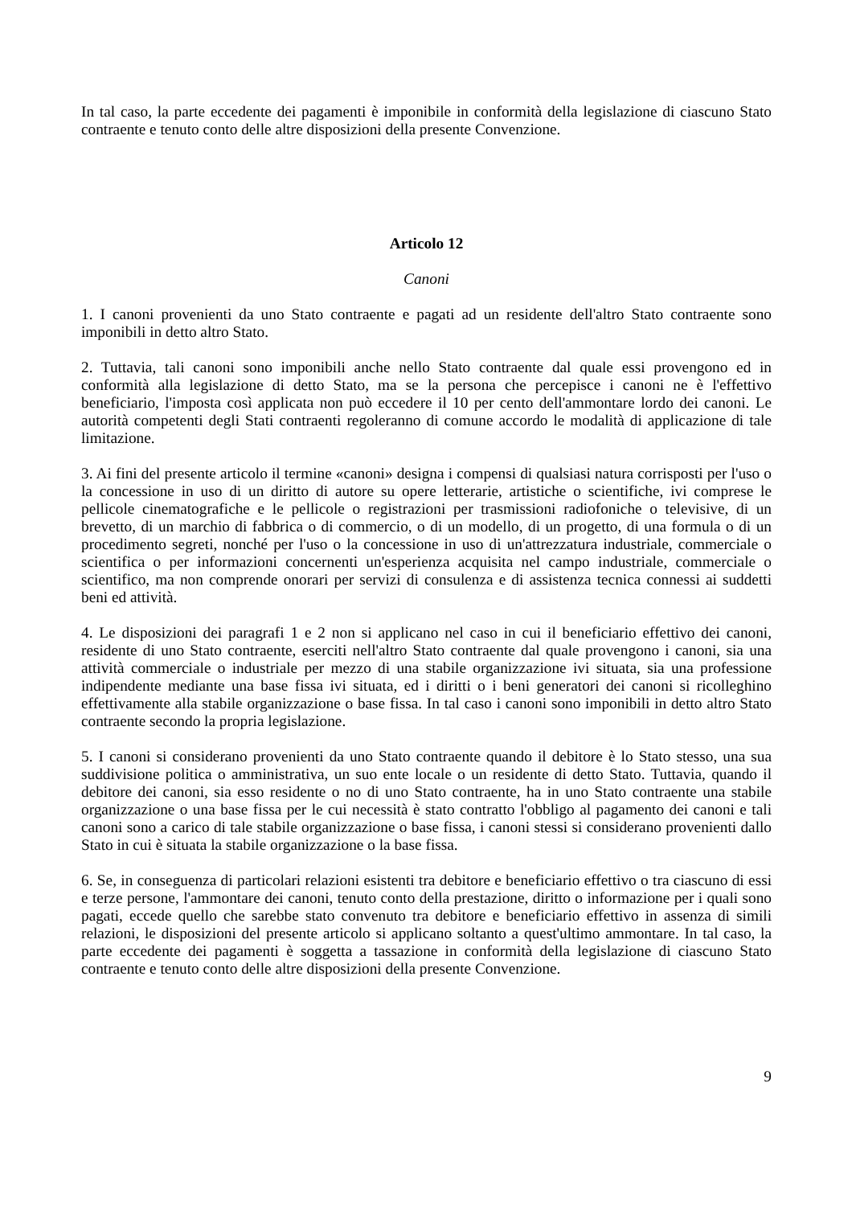In tal caso, la parte eccedente dei pagamenti è imponibile in conformità della legislazione di ciascuno Stato contraente e tenuto conto delle altre disposizioni della presente Convenzione.
Articolo 12
Canoni
1. I canoni provenienti da uno Stato contraente e pagati ad un residente dell'altro Stato contraente sono imponibili in detto altro Stato.
2. Tuttavia, tali canoni sono imponibili anche nello Stato contraente dal quale essi provengono ed in conformità alla legislazione di detto Stato, ma se la persona che percepisce i canoni ne è l'effettivo beneficiario, l'imposta così applicata non può eccedere il 10 per cento dell'ammontare lordo dei canoni. Le autorità competenti degli Stati contraenti regoleranno di comune accordo le modalità di applicazione di tale limitazione.
3. Ai fini del presente articolo il termine «canoni» designa i compensi di qualsiasi natura corrisposti per l'uso o la concessione in uso di un diritto di autore su opere letterarie, artistiche o scientifiche, ivi comprese le pellicole cinematografiche e le pellicole o registrazioni per trasmissioni radiofoniche o televisive, di un brevetto, di un marchio di fabbrica o di commercio, o di un modello, di un progetto, di una formula o di un procedimento segreti, nonché per l'uso o la concessione in uso di un'attrezzatura industriale, commerciale o scientifica o per informazioni concernenti un'esperienza acquisita nel campo industriale, commerciale o scientifico, ma non comprende onorari per servizi di consulenza e di assistenza tecnica connessi ai suddetti beni ed attività.
4. Le disposizioni dei paragrafi 1 e 2 non si applicano nel caso in cui il beneficiario effettivo dei canoni, residente di uno Stato contraente, eserciti nell'altro Stato contraente dal quale provengono i canoni, sia una attività commerciale o industriale per mezzo di una stabile organizzazione ivi situata, sia una professione indipendente mediante una base fissa ivi situata, ed i diritti o i beni generatori dei canoni si ricolleghino effettivamente alla stabile organizzazione o base fissa. In tal caso i canoni sono imponibili in detto altro Stato contraente secondo la propria legislazione.
5. I canoni si considerano provenienti da uno Stato contraente quando il debitore è lo Stato stesso, una sua suddivisione politica o amministrativa, un suo ente locale o un residente di detto Stato. Tuttavia, quando il debitore dei canoni, sia esso residente o no di uno Stato contraente, ha in uno Stato contraente una stabile organizzazione o una base fissa per le cui necessità è stato contratto l'obbligo al pagamento dei canoni e tali canoni sono a carico di tale stabile organizzazione o base fissa, i canoni stessi si considerano provenienti dallo Stato in cui è situata la stabile organizzazione o la base fissa.
6. Se, in conseguenza di particolari relazioni esistenti tra debitore e beneficiario effettivo o tra ciascuno di essi e terze persone, l'ammontare dei canoni, tenuto conto della prestazione, diritto o informazione per i quali sono pagati, eccede quello che sarebbe stato convenuto tra debitore e beneficiario effettivo in assenza di simili relazioni, le disposizioni del presente articolo si applicano soltanto a quest'ultimo ammontare. In tal caso, la parte eccedente dei pagamenti è soggetta a tassazione in conformità della legislazione di ciascuno Stato contraente e tenuto conto delle altre disposizioni della presente Convenzione.
9